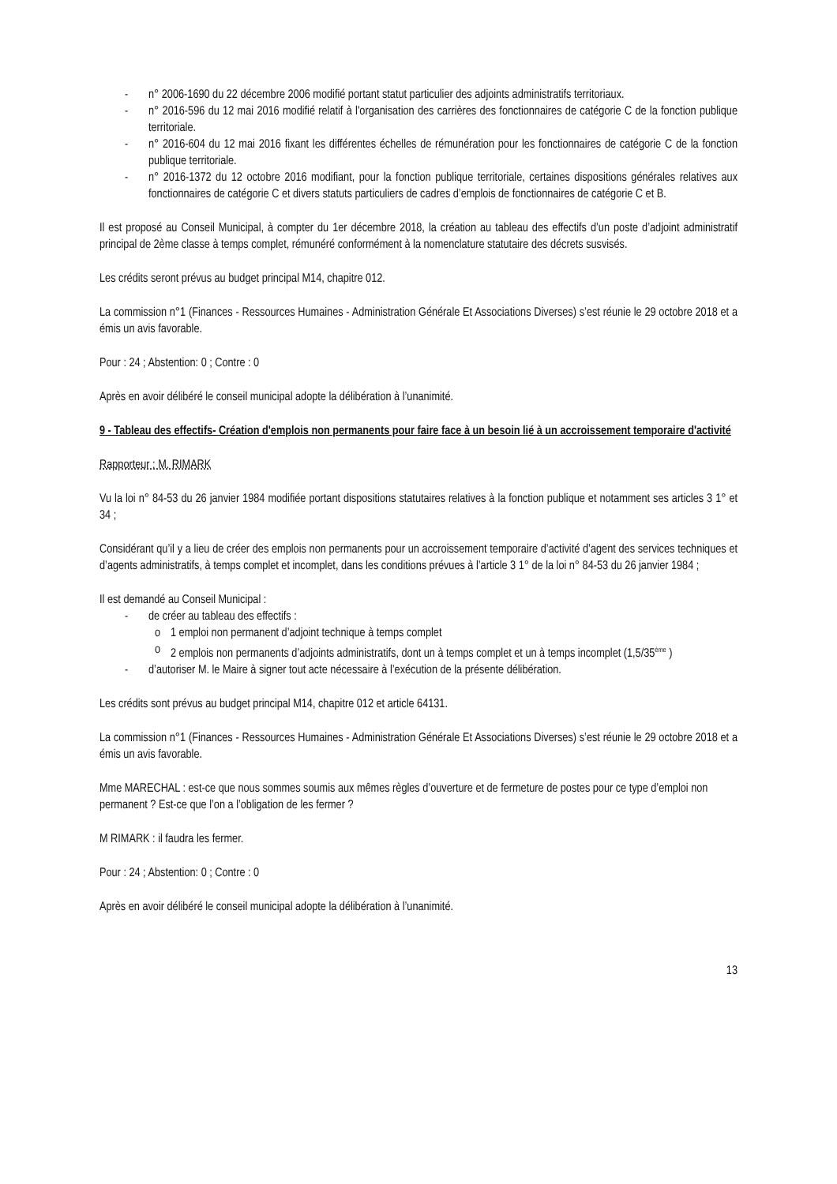- n° 2006-1690 du 22 décembre 2006 modifié portant statut particulier des adjoints administratifs territoriaux.
- n° 2016-596 du 12 mai 2016 modifié relatif à l'organisation des carrières des fonctionnaires de catégorie C de la fonction publique territoriale.
- n° 2016-604 du 12 mai 2016 fixant les différentes échelles de rémunération pour les fonctionnaires de catégorie C de la fonction publique territoriale.
- n° 2016-1372 du 12 octobre 2016 modifiant, pour la fonction publique territoriale, certaines dispositions générales relatives aux fonctionnaires de catégorie C et divers statuts particuliers de cadres d’emplois de fonctionnaires de catégorie C et B.
Il est proposé au Conseil Municipal, à compter du 1er décembre 2018, la création au tableau des effectifs d’un poste d’adjoint administratif principal de 2ème classe à temps complet, rémunéré conformément à la nomenclature statutaire des décrets susvisés.
Les crédits seront prévus au budget principal M14, chapitre 012.
La commission n°1 (Finances - Ressources Humaines - Administration Générale Et Associations Diverses) s’est réunie le 29 octobre 2018 et a émis un avis favorable.
Pour : 24 ; Abstention: 0 ; Contre : 0
Après en avoir délibéré le conseil municipal adopte la délibération à l’unanimité.
9 - Tableau des effectifs- Création d'emplois non permanents pour faire face à un besoin lié à un accroissement temporaire d'activité
Rapporteur : M. RIMARK
Vu la loi n° 84-53 du 26 janvier 1984 modifiée portant dispositions statutaires relatives à la fonction publique et notamment ses articles 3 1° et 34 ;
Considérant qu’il y a lieu de créer des emplois non permanents pour un accroissement temporaire d’activité d’agent des services techniques et d’agents administratifs, à temps complet et incomplet, dans les conditions prévues à l’article 3 1° de la loi n° 84-53 du 26 janvier 1984 ;
Il est demandé au Conseil Municipal :
- de créer au tableau des effectifs :
o 1 emploi non permanent d’adjoint technique à temps complet
o 2 emplois non permanents d’adjoints administratifs, dont un à temps complet et un à temps incomplet (1,5/35<sup>ème</sup> )
- d’autoriser M. le Maire à signer tout acte nécessaire à l’exécution de la présente délibération.
Les crédits sont prévus au budget principal M14, chapitre 012 et article 64131.
La commission n°1 (Finances - Ressources Humaines - Administration Générale Et Associations Diverses) s’est réunie le 29 octobre 2018 et a émis un avis favorable.
Mme MARECHAL : est-ce que nous sommes soumis aux mêmes règles d’ouverture et de fermeture de postes pour ce type d’emploi non permanent ? Est-ce que l’on a l’obligation de les fermer ?
M RIMARK : il faudra les fermer.
Pour : 24 ; Abstention: 0 ; Contre : 0
Après en avoir délibéré le conseil municipal adopte la délibération à l’unanimité.
13